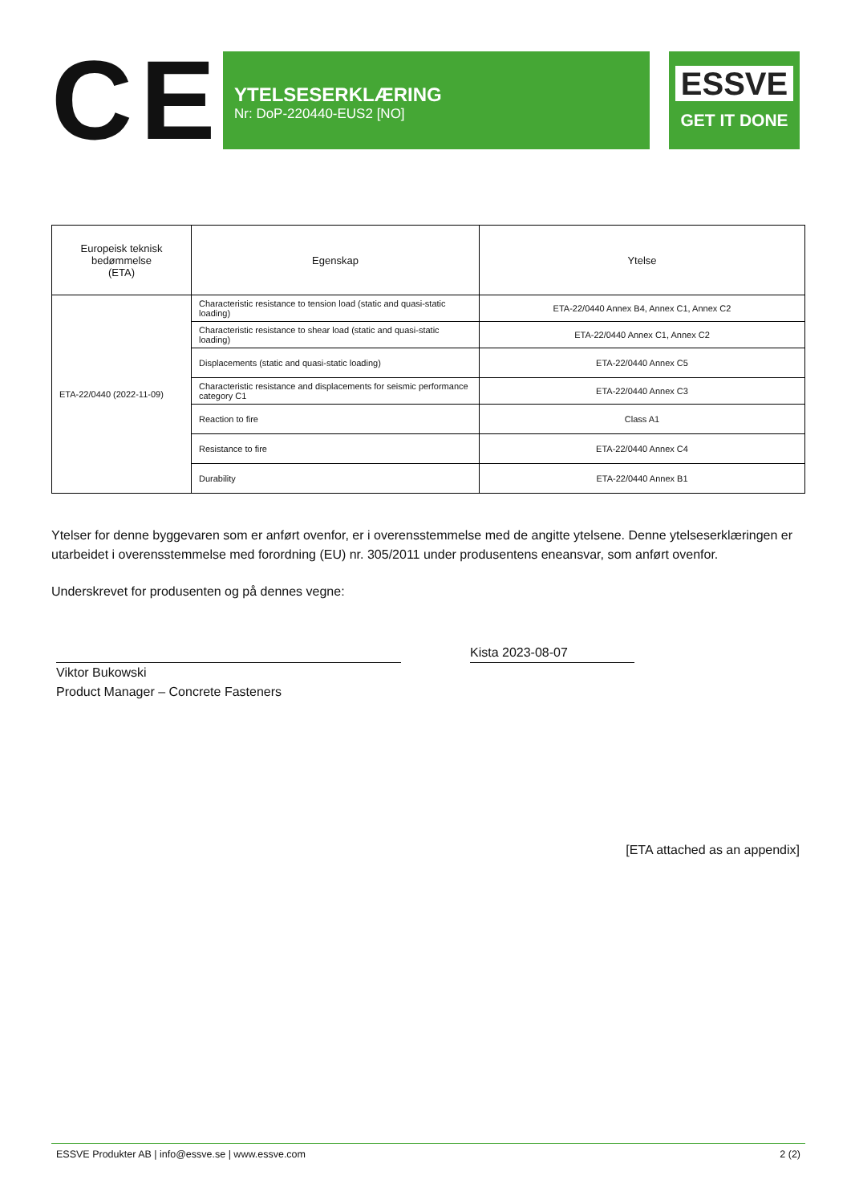CE
YTELSESERKLÆRING
Nr: DoP-220440-EUS2 [NO]
ESSVE
GET IT DONE
| Europeisk teknisk bedømmelse (ETA) | Egenskap | Ytelse |
| --- | --- | --- |
| ETA-22/0440 (2022-11-09) | Characteristic resistance to tension load (static and quasi-static loading) | ETA-22/0440 Annex B4, Annex C1, Annex C2 |
| | Characteristic resistance to shear load (static and quasi-static loading) | ETA-22/0440 Annex C1, Annex C2 |
| | Displacements (static and quasi-static loading) | ETA-22/0440 Annex C5 |
| | Characteristic resistance and displacements for seismic performance category C1 | ETA-22/0440 Annex C3 |
| | Reaction to fire | Class A1 |
| | Resistance to fire | ETA-22/0440 Annex C4 |
| | Durability | ETA-22/0440 Annex B1 |
Ytelser for denne byggevaren som er anført ovenfor, er i overensstemmelse med de angitte ytelsene. Denne ytelseserklæringen er utarbeidet i overensstemmelse med forordning (EU) nr. 305/2011 under produsentens eneansvar, som anført ovenfor.
Underskrevet for produsenten og på dennes vegne:
Kista 2023-08-07
Viktor Bukowski
Product Manager – Concrete Fasteners
[ETA attached as an appendix]
ESSVE Produkter AB | info@essve.se | www.essve.com 2 (2)